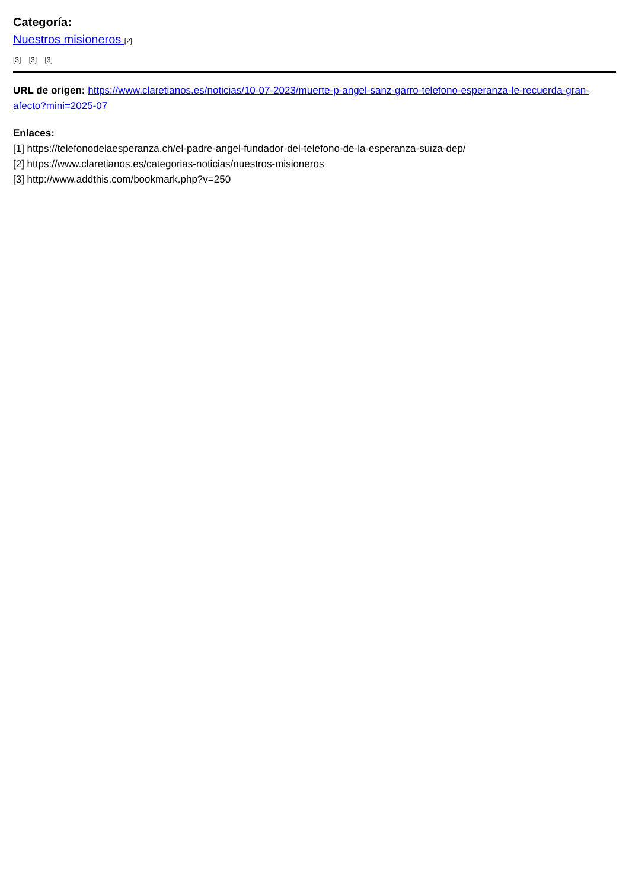Categoría:
Nuestros misioneros [2]
[3] [3] [3]
URL de origen: https://www.claretianos.es/noticias/10-07-2023/muerte-p-angel-sanz-garro-telefono-esperanza-le-recuerda-gran-afecto?mini=2025-07
Enlaces:
[1] https://telefonodelaesperanza.ch/el-padre-angel-fundador-del-telefono-de-la-esperanza-suiza-dep/
[2] https://www.claretianos.es/categorias-noticias/nuestros-misioneros
[3] http://www.addthis.com/bookmark.php?v=250